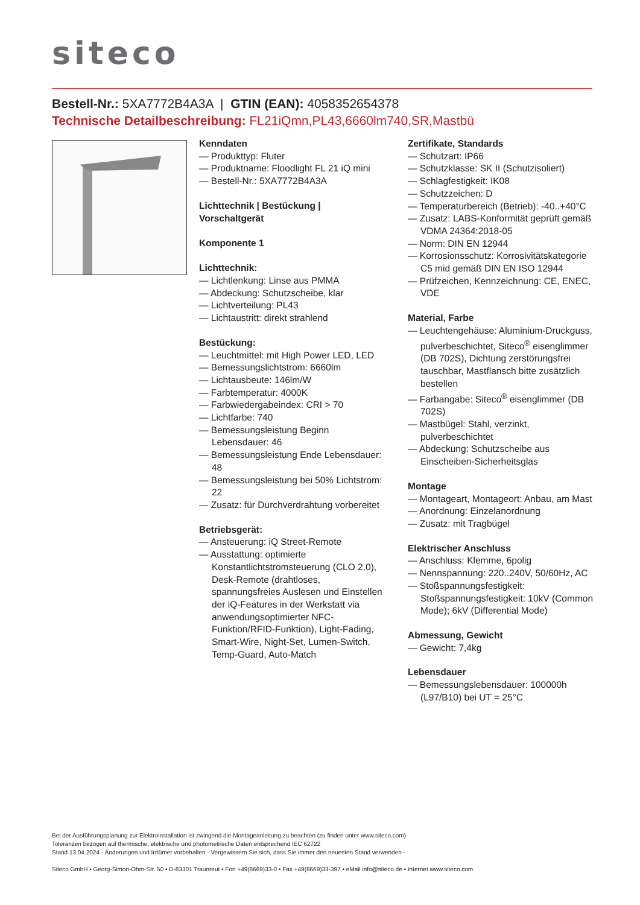siteco
Bestell-Nr.: 5XA7772B4A3A | GTIN (EAN): 4058352654378
Technische Detailbeschreibung: FL21iQmn,PL43,6660lm740,SR,Mastbü
Kenndaten
— Produkttyp: Fluter
— Produktname: Floodlight FL 21 iQ mini
— Bestell-Nr.: 5XA7772B4A3A
Lichttechnik | Bestückung | Vorschaltgerät
Komponente 1
Lichttechnik:
— Lichtlenkung: Linse aus PMMA
— Abdeckung: Schutzscheibe, klar
— Lichtverteilung: PL43
— Lichtaustritt: direkt strahlend
Bestückung:
— Leuchtmittel: mit High Power LED, LED
— Bemessungslichtstrom: 6660lm
— Lichtausbeute: 146lm/W
— Farbtemperatur: 4000K
— Farbwiedergabeindex: CRI > 70
— Lichtfarbe: 740
— Bemessungsleistung Beginn Lebensdauer: 46
— Bemessungsleistung Ende Lebensdauer: 48
— Bemessungsleistung bei 50% Lichtstrom: 22
— Zusatz: für Durchverdrahtung vorbereitet
Betriebsgerät:
— Ansteuerung: iQ Street-Remote
— Ausstattung: optimierte Konstantlichtstromsteuerung (CLO 2.0), Desk-Remote (drahtloses, spannungsfreies Auslesen und Einstellen der iQ-Features in der Werkstatt via anwendungsoptimierter NFC-Funktion/RFID-Funktion), Light-Fading, Smart-Wire, Night-Set, Lumen-Switch, Temp-Guard, Auto-Match
Zertifikate, Standards
— Schutzart: IP66
— Schutzklasse: SK II (Schutzisoliert)
— Schlagfestigkeit: IK08
— Schutzzeichen: D
— Temperaturbereich (Betrieb): -40..+40°C
— Zusatz: LABS-Konformität geprüft gemäß VDMA 24364:2018-05
— Norm: DIN EN 12944
— Korrosionsschutz: Korrosivitätskategorie C5 mid gemäß DIN EN ISO 12944
— Prüfzeichen, Kennzeichnung: CE, ENEC, VDE
Material, Farbe
— Leuchtengehäuse: Aluminium-Druckguss, pulverbeschichtet, Siteco<sup>®</sup> eisenglimmer (DB 702S), Dichtung zerstörungsfrei tauschbar, Mastflansch bitte zusätzlich bestellen
— Farbangabe: Siteco<sup>®</sup> eisenglimmer (DB 702S)
— Mastbügel: Stahl, verzinkt, pulverbeschichtet
— Abdeckung: Schutzscheibe aus Einscheiben-Sicherheitsglas
Montage
— Montageart, Montageort: Anbau, am Mast
— Anordnung: Einzelanordnung
— Zusatz: mit Tragbügel
Elektrischer Anschluss
— Anschluss: Klemme, 6polig
— Nennspannung: 220..240V, 50/60Hz, AC
— Stoßspannungsfestigkeit: Stoßspannungsfestigkeit: 10kV (Common Mode); 6kV (Differential Mode)
Abmessung, Gewicht
— Gewicht: 7,4kg
Lebensdauer
— Bemessungslebensdauer: 100000h (L97/B10) bei UT = 25°C
Bei der Ausführungsplanung zur Elektroinstallation ist zwingend die Montageanleitung zu beachten (zu finden unter www.siteco.com)
Toleranzen bezogen auf thermische, elektrische und photometrische Daten entsprechend IEC 62722
Stand 13.04.2024 - Änderungen und Irrtümer vorbehalten - Vergewissern Sie sich, dass Sie immer den neuesten Stand verwenden -
Siteco GmbH • Georg-Simon-Ohm-Str. 50 • D-83301 Traunreut • Fon +49(8669)33-0 • Fax +49(8669)33-397 • eMail info@siteco.de • Internet www.siteco.com